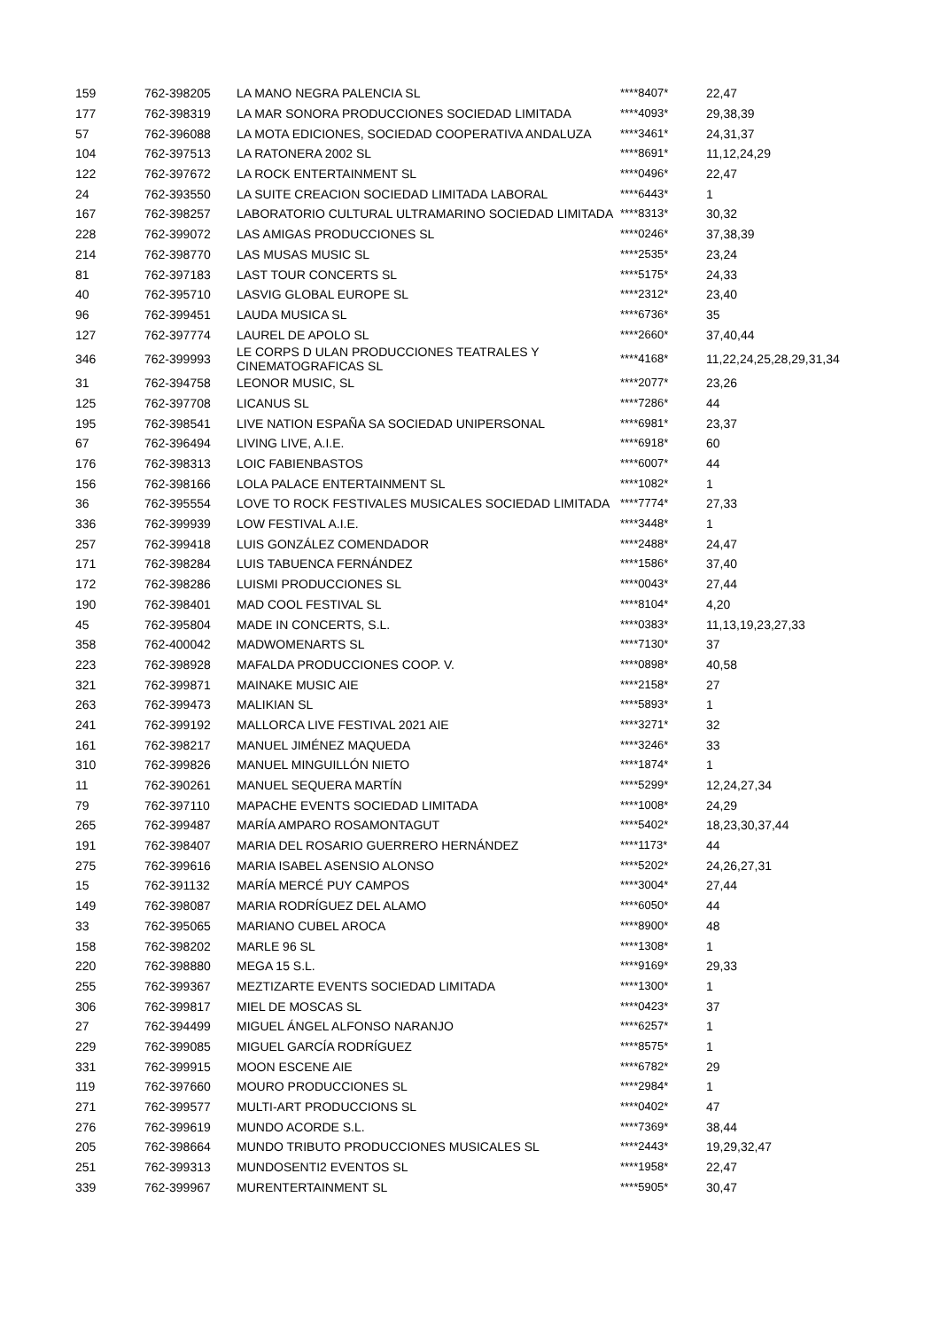| 159 | 762-398205 | LA MANO NEGRA PALENCIA SL | ****8407* | 22,47 |
| 177 | 762-398319 | LA MAR SONORA PRODUCCIONES SOCIEDAD LIMITADA | ****4093* | 29,38,39 |
| 57 | 762-396088 | LA MOTA EDICIONES, SOCIEDAD COOPERATIVA ANDALUZA | ****3461* | 24,31,37 |
| 104 | 762-397513 | LA RATONERA 2002 SL | ****8691* | 11,12,24,29 |
| 122 | 762-397672 | LA ROCK ENTERTAINMENT SL | ****0496* | 22,47 |
| 24 | 762-393550 | LA SUITE CREACION SOCIEDAD LIMITADA LABORAL | ****6443* | 1 |
| 167 | 762-398257 | LABORATORIO CULTURAL ULTRAMARINO SOCIEDAD LIMITADA | ****8313* | 30,32 |
| 228 | 762-399072 | LAS AMIGAS PRODUCCIONES SL | ****0246* | 37,38,39 |
| 214 | 762-398770 | LAS MUSAS MUSIC SL | ****2535* | 23,24 |
| 81 | 762-397183 | LAST TOUR CONCERTS SL | ****5175* | 24,33 |
| 40 | 762-395710 | LASVIG GLOBAL EUROPE SL | ****2312* | 23,40 |
| 96 | 762-399451 | LAUDA MUSICA SL | ****6736* | 35 |
| 127 | 762-397774 | LAUREL DE APOLO SL | ****2660* | 37,40,44 |
| 346 | 762-399993 | LE CORPS D ULAN PRODUCCIONES TEATRALES Y CINEMATOGRAFICAS SL | ****4168* | 11,22,24,25,28,29,31,34 |
| 31 | 762-394758 | LEONOR MUSIC, SL | ****2077* | 23,26 |
| 125 | 762-397708 | LICANUS SL | ****7286* | 44 |
| 195 | 762-398541 | LIVE NATION ESPAÑA SA SOCIEDAD UNIPERSONAL | ****6981* | 23,37 |
| 67 | 762-396494 | LIVING LIVE, A.I.E. | ****6918* | 60 |
| 176 | 762-398313 | LOIC FABIENBASTOS | ****6007* | 44 |
| 156 | 762-398166 | LOLA PALACE ENTERTAINMENT SL | ****1082* | 1 |
| 36 | 762-395554 | LOVE TO ROCK FESTIVALES MUSICALES SOCIEDAD LIMITADA | ****7774* | 27,33 |
| 336 | 762-399939 | LOW FESTIVAL A.I.E. | ****3448* | 1 |
| 257 | 762-399418 | LUIS GONZÁLEZ COMENDADOR | ****2488* | 24,47 |
| 171 | 762-398284 | LUIS TABUENCA FERNÁNDEZ | ****1586* | 37,40 |
| 172 | 762-398286 | LUISMI PRODUCCIONES SL | ****0043* | 27,44 |
| 190 | 762-398401 | MAD COOL FESTIVAL SL | ****8104* | 4,20 |
| 45 | 762-395804 | MADE IN CONCERTS, S.L. | ****0383* | 11,13,19,23,27,33 |
| 358 | 762-400042 | MADWOMENARTS SL | ****7130* | 37 |
| 223 | 762-398928 | MAFALDA PRODUCCIONES COOP. V. | ****0898* | 40,58 |
| 321 | 762-399871 | MAINAKE MUSIC AIE | ****2158* | 27 |
| 263 | 762-399473 | MALIKIAN SL | ****5893* | 1 |
| 241 | 762-399192 | MALLORCA LIVE FESTIVAL 2021 AIE | ****3271* | 32 |
| 161 | 762-398217 | MANUEL JIMÉNEZ MAQUEDA | ****3246* | 33 |
| 310 | 762-399826 | MANUEL MINGUILLÓN NIETO | ****1874* | 1 |
| 11 | 762-390261 | MANUEL SEQUERA MARTÍN | ****5299* | 12,24,27,34 |
| 79 | 762-397110 | MAPACHE EVENTS SOCIEDAD LIMITADA | ****1008* | 24,29 |
| 265 | 762-399487 | MARÍA AMPARO ROSAMONTAGUT | ****5402* | 18,23,30,37,44 |
| 191 | 762-398407 | MARIA DEL ROSARIO GUERRERO HERNÁNDEZ | ****1173* | 44 |
| 275 | 762-399616 | MARIA ISABEL ASENSIO ALONSO | ****5202* | 24,26,27,31 |
| 15 | 762-391132 | MARÍA MERCÉ PUY CAMPOS | ****3004* | 27,44 |
| 149 | 762-398087 | MARIA RODRÍGUEZ DEL ALAMO | ****6050* | 44 |
| 33 | 762-395065 | MARIANO CUBEL AROCA | ****8900* | 48 |
| 158 | 762-398202 | MARLE 96 SL | ****1308* | 1 |
| 220 | 762-398880 | MEGA 15 S.L. | ****9169* | 29,33 |
| 255 | 762-399367 | MEZTIZARTE EVENTS SOCIEDAD LIMITADA | ****1300* | 1 |
| 306 | 762-399817 | MIEL DE MOSCAS SL | ****0423* | 37 |
| 27 | 762-394499 | MIGUEL ÁNGEL ALFONSO NARANJO | ****6257* | 1 |
| 229 | 762-399085 | MIGUEL GARCÍA RODRÍGUEZ | ****8575* | 1 |
| 331 | 762-399915 | MOON ESCENE AIE | ****6782* | 29 |
| 119 | 762-397660 | MOURO PRODUCCIONES SL | ****2984* | 1 |
| 271 | 762-399577 | MULTI-ART PRODUCCIONS SL | ****0402* | 47 |
| 276 | 762-399619 | MUNDO ACORDE S.L. | ****7369* | 38,44 |
| 205 | 762-398664 | MUNDO TRIBUTO PRODUCCIONES MUSICALES SL | ****2443* | 19,29,32,47 |
| 251 | 762-399313 | MUNDOSENTI2 EVENTOS SL | ****1958* | 22,47 |
| 339 | 762-399967 | MURENTERTAINMENT SL | ****5905* | 30,47 |